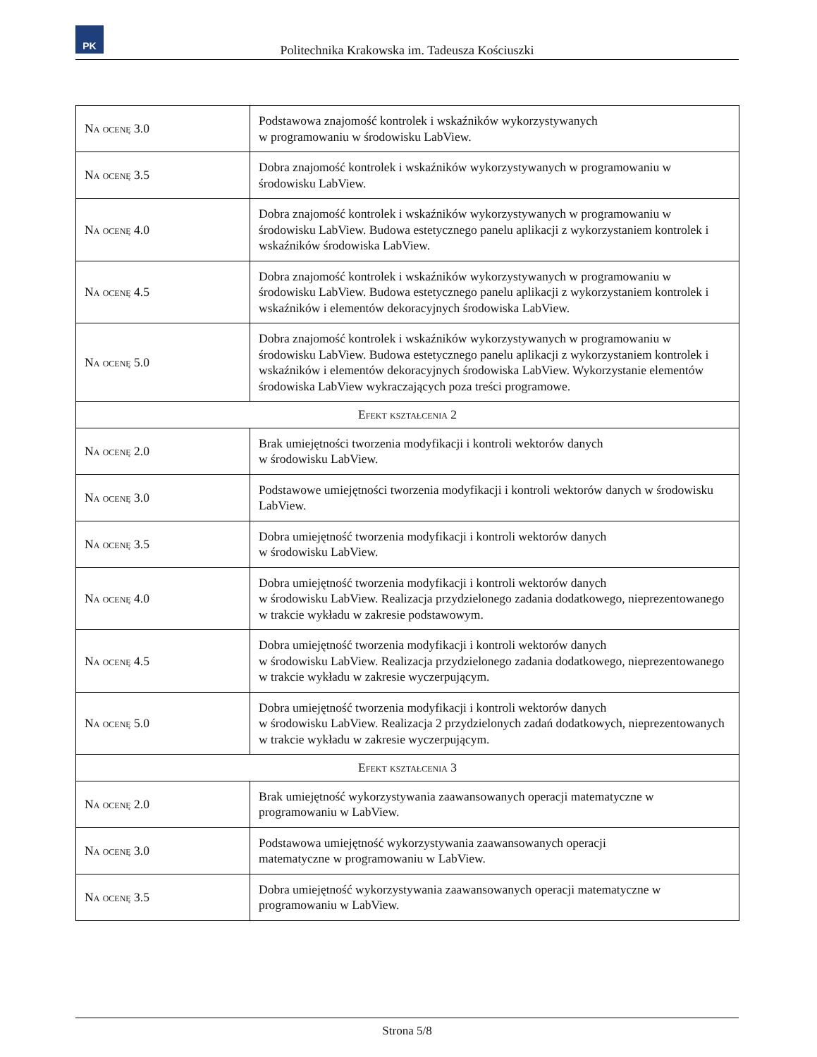PK
Politechnika Krakowska im. Tadeusza Kościuszki
| Na ocenę 3.0 | Podstawowa znajomość kontrolek i wskaźników wykorzystywanych w programowaniu w środowisku LabView. |
| Na ocenę 3.5 | Dobra znajomość kontrolek i wskaźników wykorzystywanych w programowaniu w środowisku LabView. |
| Na ocenę 4.0 | Dobra znajomość kontrolek i wskaźników wykorzystywanych w programowaniu w środowisku LabView. Budowa estetycznego panelu aplikacji z wykorzystaniem kontrolek i wskaźników środowiska LabView. |
| Na ocenę 4.5 | Dobra znajomość kontrolek i wskaźników wykorzystywanych w programowaniu w środowisku LabView. Budowa estetycznego panelu aplikacji z wykorzystaniem kontrolek i wskaźników i elementów dekoracyjnych środowiska LabView. |
| Na ocenę 5.0 | Dobra znajomość kontrolek i wskaźników wykorzystywanych w programowaniu w środowisku LabView. Budowa estetycznego panelu aplikacji z wykorzystaniem kontrolek i wskaźników i elementów dekoracyjnych środowiska LabView. Wykorzystanie elementów środowiska LabView wykraczających poza treści programowe. |
| Efekt kształcenia 2 | |
| Na ocenę 2.0 | Brak umiejętności tworzenia modyfikacji i kontroli wektorów danych w środowisku LabView. |
| Na ocenę 3.0 | Podstawowe umiejętności tworzenia modyfikacji i kontroli wektorów danych w środowisku LabView. |
| Na ocenę 3.5 | Dobra umiejętność tworzenia modyfikacji i kontroli wektorów danych w środowisku LabView. |
| Na ocenę 4.0 | Dobra umiejętność tworzenia modyfikacji i kontroli wektorów danych w środowisku LabView. Realizacja przydzielonego zadania dodatkowego, nieprezentowanego w trakcie wykładu w zakresie podstawowym. |
| Na ocenę 4.5 | Dobra umiejętność tworzenia modyfikacji i kontroli wektorów danych w środowisku LabView. Realizacja przydzielonego zadania dodatkowego, nieprezentowanego w trakcie wykładu w zakresie wyczerpującym. |
| Na ocenę 5.0 | Dobra umiejętność tworzenia modyfikacji i kontroli wektorów danych w środowisku LabView. Realizacja 2 przydzielonych zadań dodatkowych, nieprezentowanych w trakcie wykładu w zakresie wyczerpującym. |
| Efekt kształcenia 3 | |
| Na ocenę 2.0 | Brak umiejętność wykorzystywania zaawansowanych operacji matematyczne w programowaniu w LabView. |
| Na ocenę 3.0 | Podstawowa umiejętność wykorzystywania zaawansowanych operacji matematyczne w programowaniu w LabView. |
| Na ocenę 3.5 | Dobra umiejętność wykorzystywania zaawansowanych operacji matematyczne w programowaniu w LabView. |
Strona 5/8